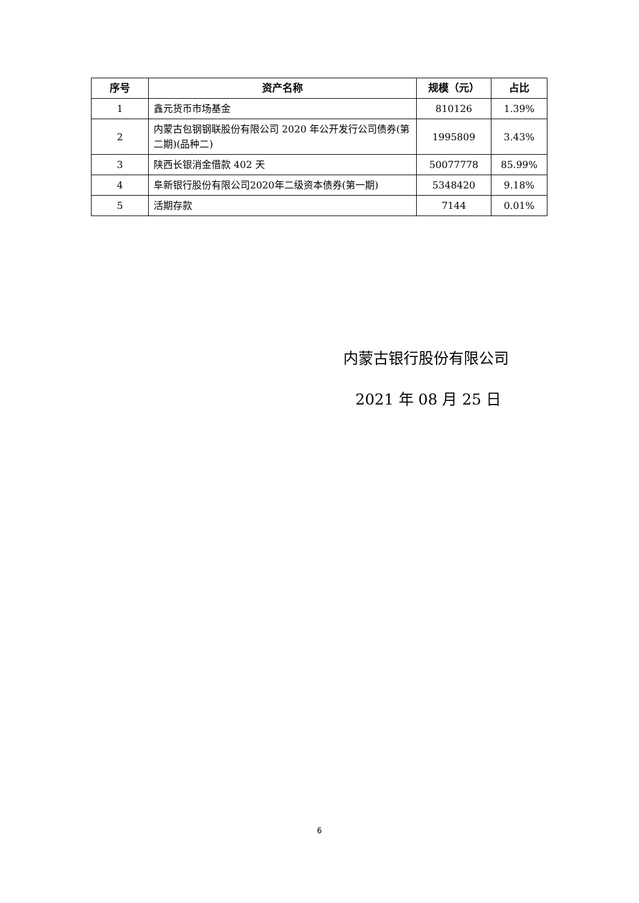| 序号 | 资产名称 | 规模（元） | 占比 |
| --- | --- | --- | --- |
| 1 | 鑫元货币市场基金 | 810126 | 1.39% |
| 2 | 内蒙古包钢钢联股份有限公司 2020 年公开发行公司债券(第二期)(品种二) | 1995809 | 3.43% |
| 3 | 陕西长银消金借款 402 天 | 50077778 | 85.99% |
| 4 | 阜新银行股份有限公司2020年二级资本债券(第一期) | 5348420 | 9.18% |
| 5 | 活期存款 | 7144 | 0.01% |
内蒙古银行股份有限公司
2021 年 08 月 25 日
6